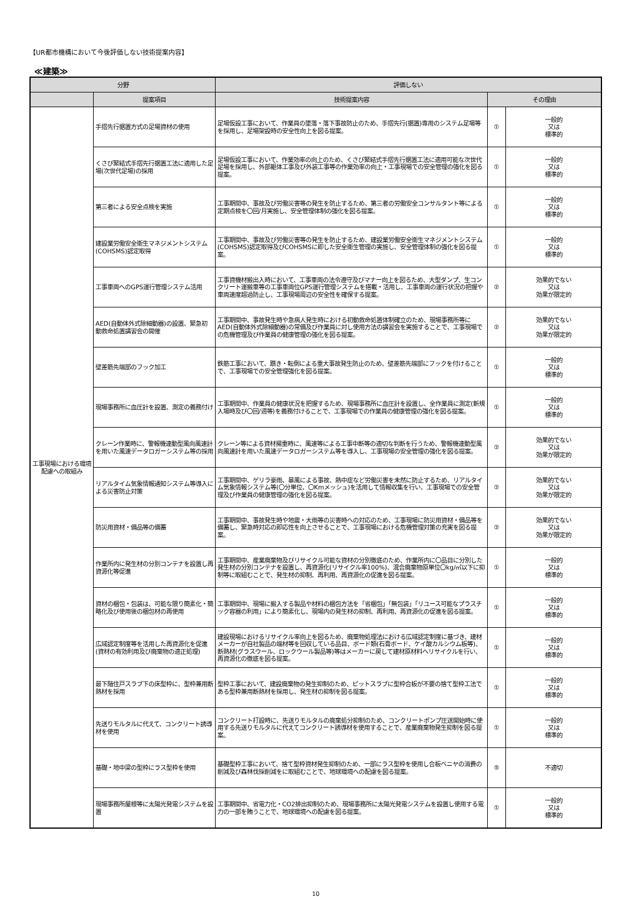【UR都市機構において今後評価しない技術提案内容】
≪建築≫
| 分野 | | 評価しない | | |
| --- | --- | --- | --- | --- |
| | 提案項目 | 技術提案内容 | その理由 | |
| 工事現場における環境配慮への取組み | 手摺先行据置方式の足場資材の使用 | 足場仮設工事において、作業員の墜落・落下事故防止のため、手摺先行(据置)専用のシステム足場等を採用し、足場架設時の安全性向上を図る提案。 | ① | 一般的 又は 標準的 |
| | くさび緊結式手摺先行据置工法に適用した足場(次世代足場)の採用 | 足場仮設工事において、作業効率の向上のため、くさび緊結式手摺先行据置工法に適用可能な次世代足場を採用し、外部躯体工事及び外装工事等の作業効率の向上・工事現場での安全管理の強化を図る提案。 | ① | 一般的 又は 標準的 |
| | 第三者による安全点検を実施 | 工事期間中、事故及び労働災害等の発生を防止するため、第三者の労働安全コンサルタント等による定期点検を〇回/月実施し、安全管理体制の強化を図る提案。 | ① | 一般的 又は 標準的 |
| | 建設業労働安全衛生マネジメントシステム(COHSMS)認定取得 | 工事期間中、事故及び労働災害等の発生を防止するため、建設業労働安全衛生マネジメントシステム(COHSMS)認定取得及びCOHSMSに即した安全衛生管理の実施し、安全管理体制の強化を図る提案。 | ① | 一般的 又は 標準的 |
| | 工事車両へのGPS運行管理システム活用 | 工事資機材搬出入時において、工事車両の法令遵守及びマナー向上を図るため、大型ダンプ、生コンクリート運搬車等の工事車両位GPS運行管理システムを搭載・活用し、工事車両の運行状況の把握や車両速度超過防止し、工事現場周辺の安全性を確保する提案。 | ② | 効果的でない 又は 効果が限定的 |
| | AED(自動体外式除細動器)の設置、緊急初動救命処置講習会の開催 | 工事期間中、事故発生時や急病人発生時における初動救命処置体制確立のため、現場事務所等にAED(自動体外式除細動器)の常備及び作業員に対し使用方法の講習会を実施することで、工事現場での危機管理及び作業員の健康管理の強化を図る提案。 | ② | 効果的でない 又は 効果が限定的 |
| | 壁差筋先端部のフック加工 | 鉄筋工事において、躓き・転倒による重大事故発生防止のため、壁差筋先端部にフックを付けることで、工事現場での安全管理強化を図る提案。 | ① | 一般的 又は 標準的 |
| | 現場事務所に血圧計を設置、測定の義務付け | 工事期間中、作業員の健康状況を把握するため、現場事務所に血圧計を設置し、全作業員に測定(新規入場時及び〇回/週等)を義務付けることで、工事現場での作業員の健康管理の強化を図る提案。 | ① | 一般的 又は 標準的 |
| | クレーン作業時に、警報機連動型風向風速計を用いた風速データロガーシステム等の採用 | クレーン等による資材揚重時に、風速等による工事中断等の適切な判断を行うため、警報機連動型風向風速計を用いた風速データロガーシステム等を導入し、工事現場の安全管理の強化を図る提案。 | ② | 効果的でない 又は 効果が限定的 |
| | リアルタイム気象情報通知システム等導入による災害防止対策 | 工事期間中、ゲリラ豪雨、暴風による事故、熱中症など労働災害を未然に防止するため、リアルタイム気象情報システム等(〇分単位、〇Kmメッシュ)を活用して情報収集を行い、工事現場での安全管理及び作業員の健康管理の強化を図る提案。 | ② | 効果的でない 又は 効果が限定的 |
| | 防災用資材・備品等の備蓄 | 工事期間中、事故発生時や地震・大雨等の災害時への対応のため、工事現場に防災用資材・備品等を備蓄し、緊急時対応の即応性を向上させることで、工事現場における危機管理対策の充実を図る提案。 | ② | 効果的でない 又は 効果が限定的 |
| | 作業所内に発生材の分別コンテナを設置し再資源化等促進 | 工事期間中、産業廃棄物及びリサイクル可能な資材の分別徹底のため、作業所内に〇品目に分別した発生材の分別コンテナを設置し、再資源化(リサイクル率100%)、混合廃棄物原単位〇kg/㎡以下に抑制等に取組むことで、発生材の抑制、再利用、再資源化の促進を図る提案。 | ① | 一般的 又は 標準的 |
| | 資材の梱包・包装は、可能な限り簡素化・簡略化及び使用後の梱包材の再使用 | 工事期間中、現場に搬入する製品や材料の梱包方法を「省梱包」「無包装」「リユース可能なプラスチック容器の利用」により簡素化し、現場内の発生材の抑制、再利用、再資源化の促進を図る提案。 | ① | 一般的 又は 標準的 |
| | 広域認定制度等を活用した再資源化を促進(資材の有効利用及び廃棄物の適正処理) | 建設現場におけるリサイクル率向上を図るため、廃棄物処理法における広域認定制度に基づき、建材メーカーが自社製品の端材等を回収している品目、ボード類(石膏ボード、ケイ酸カルシウム板等)、断熱材(グラスウール、ロックウール製品等)等はメーカーに戻して建材原材料へリサイクルを行い、再資源化の徹底を図る提案。 | ① | 一般的 又は 標準的 |
| | 最下階住戸スラブ下の床型枠に、型枠兼用断熱材を採用 | 型枠工事において、建設廃棄物の発生抑制のため、ピットスラブに型枠合板が不要の捨て型枠工法である型枠兼用断熱材を採用し、発生材の抑制を図る提案。 | ① | 一般的 又は 標準的 |
| | 先送りモルタルに代えて、コンクリート誘導材を使用 | コンクリート打設時に、先送りモルタルの廃棄処分抑制のため、コンクリートポンプ圧送開始時に使用する先送りモルタルに代えてコンクリート誘導材を使用することで、産業廃棄物発生抑制を図る提案。 | ① | 一般的 又は 標準的 |
| | 基礎・地中梁の型枠にラス型枠を使用 | 基礎型枠工事において、捨て型枠資材発生抑制のため、一部にラス型枠を使用し合板ベニヤの消費の削減及び森林伐採削減をに取組むことで、地球環境への配慮を図る提案。 | ⑤ | 不適切 |
| | 現場事務所屋根等に太陽光発電システムを設置 | 工事期間中、省電力化・CO2排出抑制のため、現場事務所に太陽光発電システムを設置し使用する電力の一部を賄うことで、地球環境への配慮を図る提案。 | ① | 一般的 又は 標準的 |
10